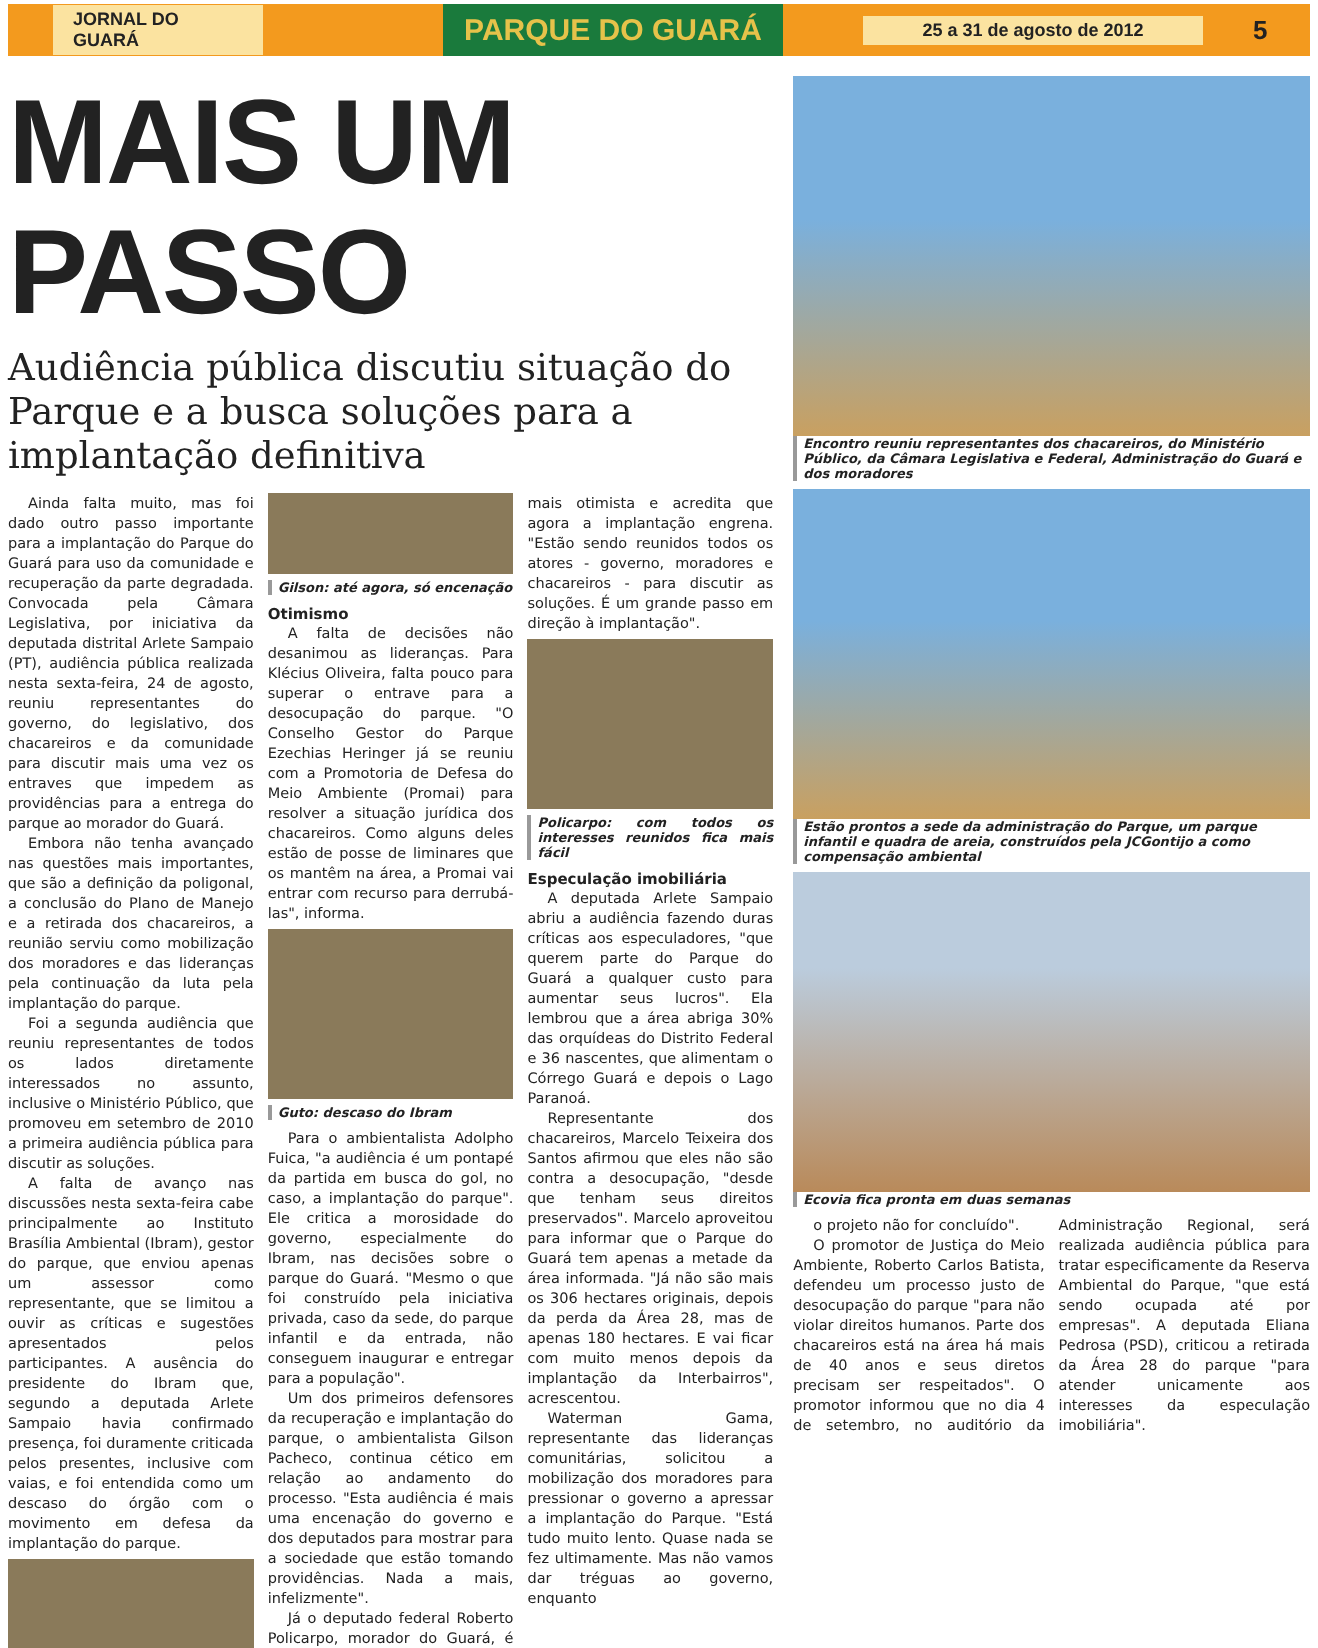JORNAL DO GUARÁ
PARQUE DO GUARÁ
25 a 31 de agosto de 2012
5
MAIS UM PASSO
Audiência pública discutiu situação do Parque e a busca soluções para a implantação definitiva
Ainda falta muito, mas foi dado outro passo importante para a implantação do Parque do Guará para uso da comunidade e recuperação da parte degradada. Convocada pela Câmara Legislativa, por iniciativa da deputada distrital Arlete Sampaio (PT), audiência pública realizada nesta sexta-feira, 24 de agosto, reuniu representantes do governo, do legislativo, dos chacareiros e da comunidade para discutir mais uma vez os entraves que impedem as providências para a entrega do parque ao morador do Guará.
Embora não tenha avançado nas questões mais importantes, que são a definição da poligonal, a conclusão do Plano de Manejo e a retirada dos chacareiros, a reunião serviu como mobilização dos moradores e das lideranças pela continuação da luta pela implantação do parque.
Foi a segunda audiência que reuniu representantes de todos os lados diretamente interessados no assunto, inclusive o Ministério Público, que promoveu em setembro de 2010 a primeira audiência pública para discutir as soluções.
A falta de avanço nas discussões nesta sexta-feira cabe principalmente ao Instituto Brasília Ambiental (Ibram), gestor do parque, que enviou apenas um assessor como representante, que se limitou a ouvir as críticas e sugestões apresentados pelos participantes. A ausência do presidente do Ibram que, segundo a deputada Arlete Sampaio havia confirmado presença, foi duramente criticada pelos presentes, inclusive com vaias, e foi entendida como um descaso do órgão com o movimento em defesa da implantação do parque.
Gilson: até agora, só encenação
Otimismo
A falta de decisões não desanimou as lideranças. Para Klécius Oliveira, falta pouco para superar o entrave para a desocupação do parque. "O Conselho Gestor do Parque Ezechias Heringer já se reuniu com a Promotoria de Defesa do Meio Ambiente (Promai) para resolver a situação jurídica dos chacareiros. Como alguns deles estão de posse de liminares que os mantêm na área, a Promai vai entrar com recurso para derrubá-las", informa.
Guto: descaso do Ibram
Para o ambientalista Adolpho Fuica, "a audiência é um pontapé da partida em busca do gol, no caso, a implantação do parque". Ele critica a morosidade do governo, especialmente do Ibram, nas decisões sobre o parque do Guará. "Mesmo o que foi construído pela iniciativa privada, caso da sede, do parque infantil e da entrada, não conseguem inaugurar e entregar para a população".
Um dos primeiros defensores da recuperação e implantação do parque, o ambientalista Gilson Pacheco, continua cético em relação ao andamento do processo. "Esta audiência é mais uma encenação do governo e dos deputados para mostrar para a sociedade que estão tomando providências. Nada a mais, infelizmente".
Já o deputado federal Roberto Policarpo, morador do Guará, é mais otimista e acredita que agora a implantação engrena. "Estão sendo reunidos todos os atores - governo, moradores e chacareiros - para discutir as soluções. É um grande passo em direção à implantação".
Policarpo: com todos os interesses reunidos fica mais fácil
Especulação imobiliária
A deputada Arlete Sampaio abriu a audiência fazendo duras críticas aos especuladores, "que querem parte do Parque do Guará a qualquer custo para aumentar seus lucros". Ela lembrou que a área abriga 30% das orquídeas do Distrito Federal e 36 nascentes, que alimentam o Córrego Guará e depois o Lago Paranoá.
Representante dos chacareiros, Marcelo Teixeira dos Santos afirmou que eles não são contra a desocupação, "desde que tenham seus direitos preservados". Marcelo aproveitou para informar que o Parque do Guará tem apenas a metade da área informada. "Já não são mais os 306 hectares originais, depois da perda da Área 28, mas de apenas 180 hectares. E vai ficar com muito menos depois da implantação da Interbairros", acrescentou.
Waterman Gama, representante das lideranças comunitárias, solicitou a mobilização dos moradores para pressionar o governo a apressar a implantação do Parque. "Está tudo muito lento. Quase nada se fez ultimamente. Mas não vamos dar tréguas ao governo, enquanto
Encontro reuniu representantes dos chacareiros, do Ministério Público, da Câmara Legislativa e Federal, Administração do Guará e dos moradores
Estão prontos a sede da administração do Parque, um parque infantil e quadra de areia, construídos pela JCGontijo a como compensação ambiental
Ecovia fica pronta em duas semanas
o projeto não for concluído".
O promotor de Justiça do Meio Ambiente, Roberto Carlos Batista, defendeu um processo justo de desocupação do parque "para não violar direitos humanos. Parte dos chacareiros está na área há mais de 40 anos e seus diretos precisam ser respeitados". O promotor informou que no dia 4 de setembro, no auditório da Administração Regional, será realizada audiência pública para tratar especificamente da Reserva Ambiental do Parque, "que está sendo ocupada até por empresas". A deputada Eliana Pedrosa (PSD), criticou a retirada da Área 28 do parque "para atender unicamente aos interesses da especulação imobiliária".